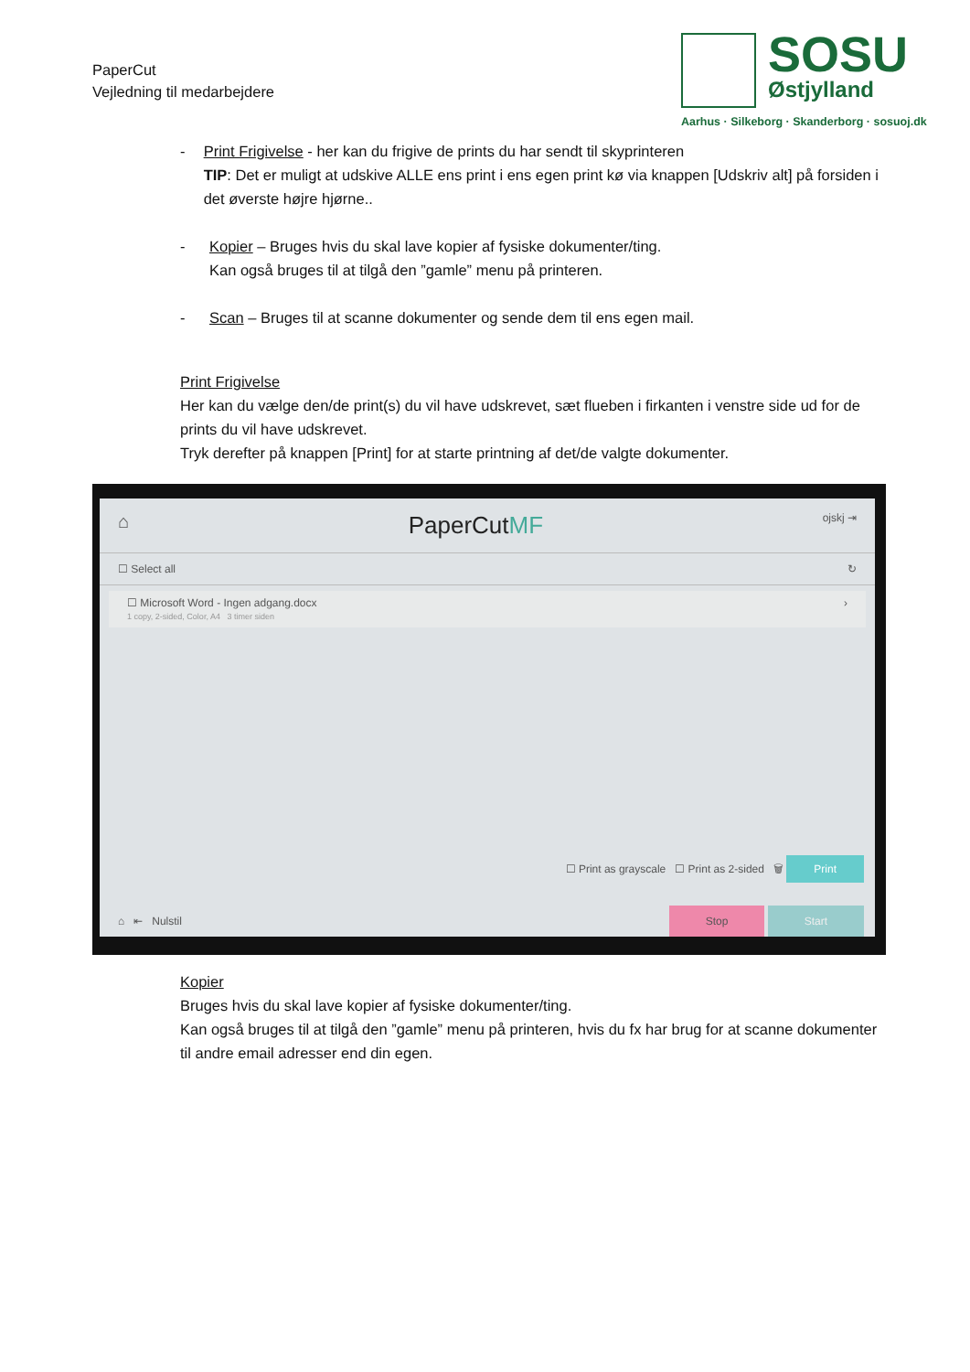PaperCut
Vejledning til medarbejdere
SOSU
Østjylland
Aarhus · Silkeborg · Skanderborg · sosuoj.dk
- Print Frigivelse - her kan du frigive de prints du har sendt til skyprinteren
TIP: Det er muligt at udskive ALLE ens print i ens egen print kø via knappen [Udskriv alt] på forsiden i det øverste højre hjørne..
- Kopier – Bruges hvis du skal lave kopier af fysiske dokumenter/ting.
Kan også bruges til at tilgå den ”gamle” menu på printeren.
- Scan – Bruges til at scanne dokumenter og sende dem til ens egen mail.
Print Frigivelse
Her kan du vælge den/de print(s) du vil have udskrevet, sæt flueben i firkanten i venstre side ud for de prints du vil have udskrevet.
Tryk derefter på knappen [Print] for at starte printning af det/de valgte dokumenter.
⌂ PaperCutMF ojskj ⇥
☐ Select all ↻
☐ Microsoft Word - Ingen adgang.docx ›
1 copy, 2-sided, Color, A4 3 timer siden
☐ Print as grayscale ☐ Print as 2-sided 🗑 Print
⌂ ⇤ Nulstil Stop Start
Kopier
Bruges hvis du skal lave kopier af fysiske dokumenter/ting.
Kan også bruges til at tilgå den ”gamle” menu på printeren, hvis du fx har brug for at scanne dokumenter til andre email adresser end din egen.